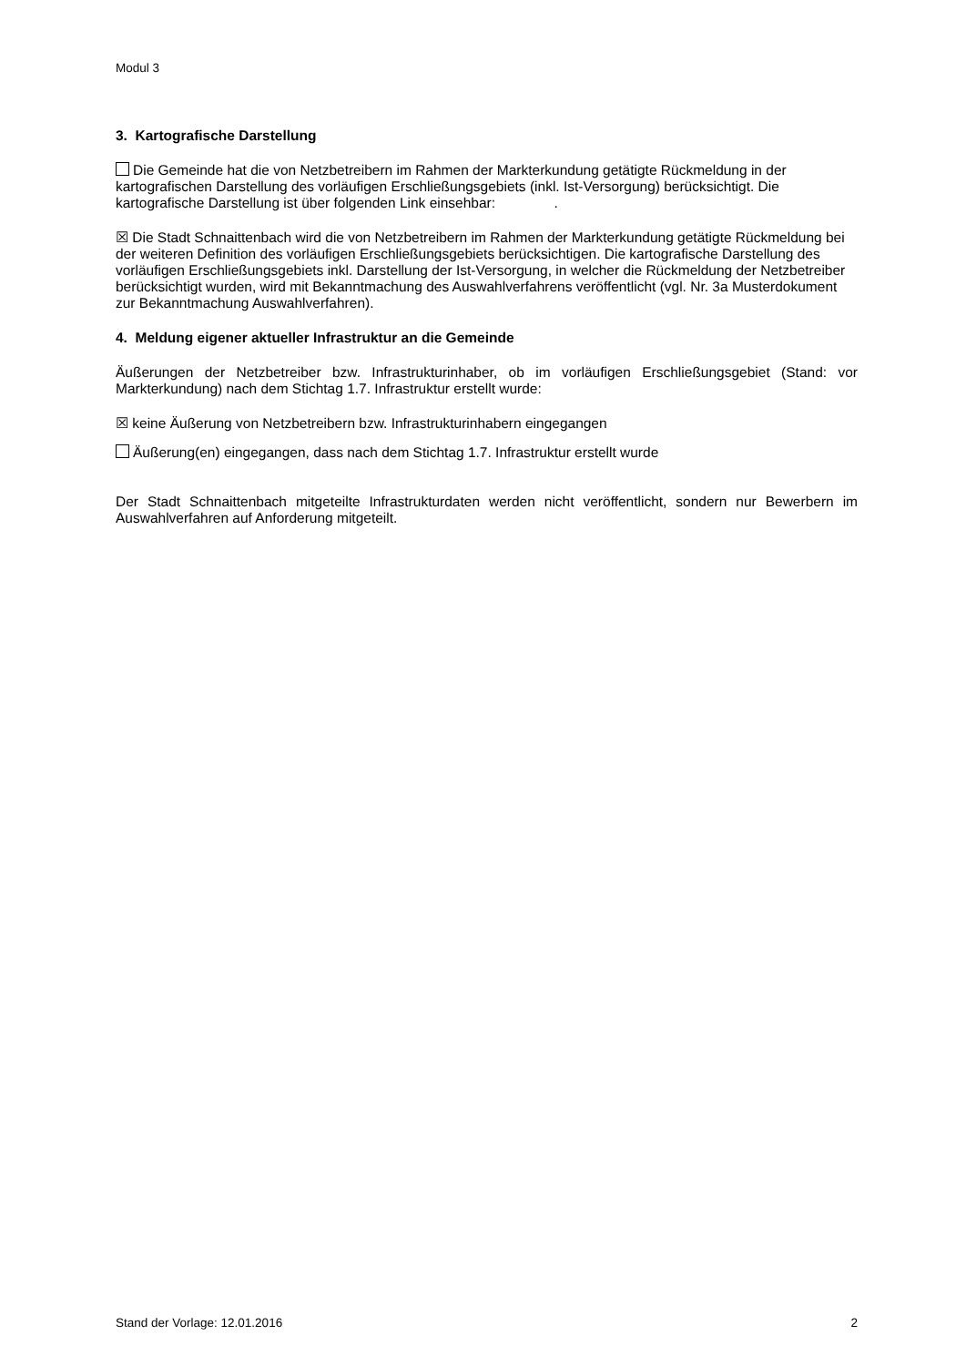Modul 3
3. Kartografische Darstellung
Die Gemeinde hat die von Netzbetreibern im Rahmen der Markterkundung getätigte Rückmeldung in der kartografischen Darstellung des vorläufigen Erschließungsgebiets (inkl. Ist-Versorgung) berück­sichtigt. Die kartografische Darstellung ist über folgenden Link einsehbar: .
☒ Die Stadt Schnaittenbach wird die von Netzbetreibern im Rahmen der Markterkundung getätigte Rückmeldung bei der weiteren Definition des vorläufigen Erschließungsgebiets berücksichtigen. Die kartografische Darstellung des vorläufigen Erschließungsgebiets inkl. Darstellung der Ist-Versorgung, in welcher die Rückmeldung der Netzbetreiber berücksichtigt wurden, wird mit Bekanntmachung des Auswahlverfahrens veröffentlicht (vgl. Nr. 3a Musterdokument zur Bekanntmachung Auswahlverfah­ren).
4. Meldung eigener aktueller Infrastruktur an die Gemeinde
Äußerungen der Netzbetreiber bzw. Infrastrukturinhaber, ob im vorläufigen Erschließungsgebiet (Stand: vor Markterkundung) nach dem Stichtag 1.7. Infrastruktur erstellt wurde:
☒ keine Äußerung von Netzbetreibern bzw. Infrastrukturinhabern eingegangen
Äußerung(en) eingegangen, dass nach dem Stichtag 1.7. Infrastruktur erstellt wurde
Der Stadt Schnaittenbach mitgeteilte Infrastrukturdaten werden nicht veröffentlicht, sondern nur Be­werbern im Auswahlverfahren auf Anforderung mitgeteilt.
Stand der Vorlage: 12.01.2016 2